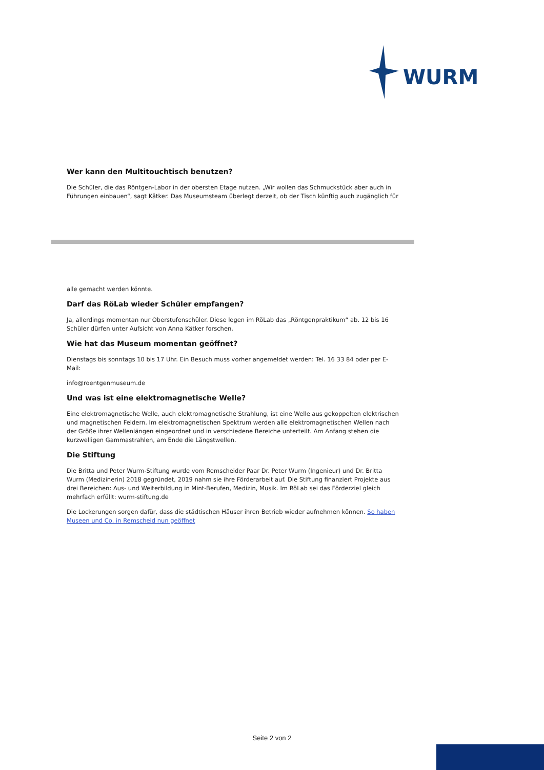WURM
Wer kann den Multitouchtisch benutzen?
Die Schüler, die das Röntgen-Labor in der obersten Etage nutzen. „Wir wollen das Schmuckstück aber auch in Führungen einbauen“, sagt Kätker. Das Museumsteam überlegt derzeit, ob der Tisch künftig auch zugänglich für
alle gemacht werden könnte.
Darf das RöLab wieder Schüler empfangen?
Ja, allerdings momentan nur Oberstufenschüler. Diese legen im RöLab das „Röntgenpraktikum“ ab. 12 bis 16 Schüler dürfen unter Aufsicht von Anna Kätker forschen.
Wie hat das Museum momentan geöffnet?
Dienstags bis sonntags 10 bis 17 Uhr. Ein Besuch muss vorher angemeldet werden: Tel. 16 33 84 oder per E-Mail:
info@roentgenmuseum.de
Und was ist eine elektromagnetische Welle?
Eine elektromagnetische Welle, auch elektromagnetische Strahlung, ist eine Welle aus gekoppelten elektrischen und magnetischen Feldern. Im elektromagnetischen Spektrum werden alle elektromagnetischen Wellen nach der Größe ihrer Wellenlängen eingeordnet und in verschiedene Bereiche unterteilt. Am Anfang stehen die kurzwelligen Gammastrahlen, am Ende die Längstwellen.
Die Stiftung
Die Britta und Peter Wurm-Stiftung wurde vom Remscheider Paar Dr. Peter Wurm (Ingenieur) und Dr. Britta Wurm (Medizinerin) 2018 gegründet, 2019 nahm sie ihre Förderarbeit auf. Die Stiftung finanziert Projekte aus drei Bereichen: Aus- und Weiterbildung in Mint-Berufen, Medizin, Musik. Im RöLab sei das Förderziel gleich mehrfach erfüllt: wurm-stiftung.de
Die Lockerungen sorgen dafür, dass die städtischen Häuser ihren Betrieb wieder aufnehmen können. So haben Museen und Co. in Remscheid nun geöffnet
Seite 2 von 2